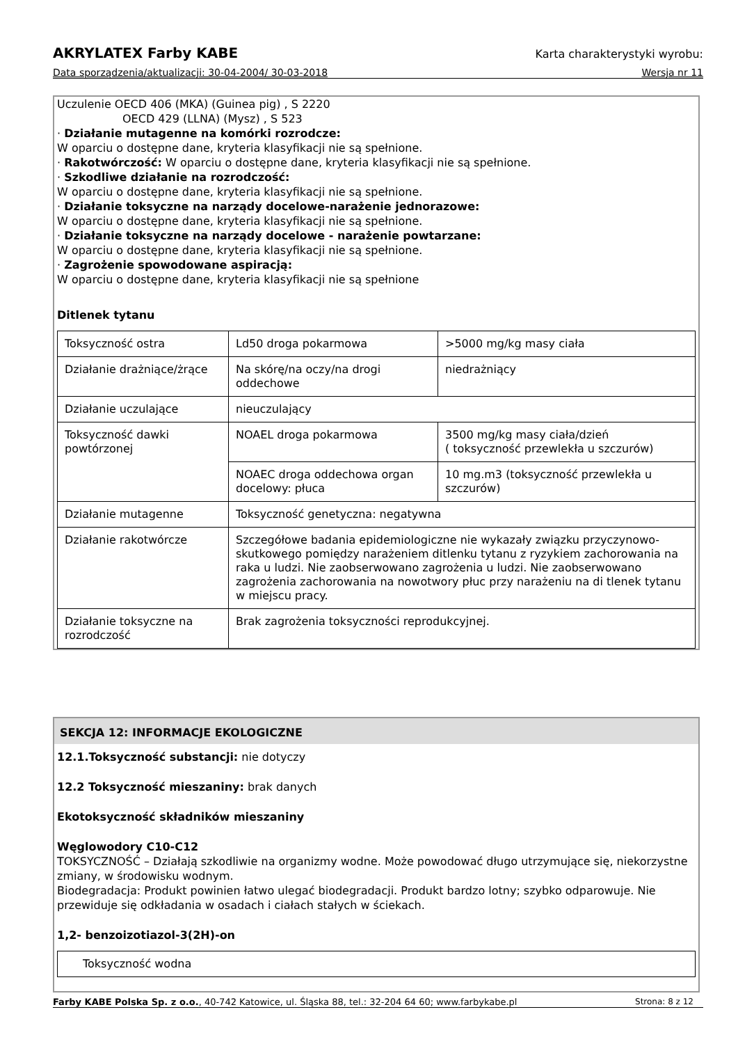AKRYLATEX Farby KABE Karta charakterystyki wyrobu:
Data sporządzenia/aktualizacji: 30-04-2004/ 30-03-2018 Wersja nr 11
Uczulenie OECD 406 (MKA) (Guinea pig) , S 2220
OECD 429 (LLNA) (Mysz) , S 523
· Działanie mutagenne na komórki rozrodcze:
W oparciu o dostępne dane, kryteria klasyfikacji nie są spełnione.
· Rakotwórczość: W oparciu o dostępne dane, kryteria klasyfikacji nie są spełnione.
· Szkodliwe działanie na rozrodczość:
W oparciu o dostępne dane, kryteria klasyfikacji nie są spełnione.
· Działanie toksyczne na narządy docelowe-narażenie jednorazowe:
W oparciu o dostępne dane, kryteria klasyfikacji nie są spełnione.
· Działanie toksyczne na narządy docelowe - narażenie powtarzane:
W oparciu o dostępne dane, kryteria klasyfikacji nie są spełnione.
· Zagrożenie spowodowane aspiracją:
W oparciu o dostępne dane, kryteria klasyfikacji nie są spełnione
Ditlenek tytanu
| Toksyczność ostra | Ld50 droga pokarmowa | >5000 mg/kg masy ciała |
| Działanie drażniące/żrące | Na skórę/na oczy/na drogi oddechowe | niedrażniący |
| Działanie uczulające | nieuczulający | |
| Toksyczność dawki powtórzonej | NOAEL droga pokarmowa | 3500 mg/kg masy ciała/dzień ( toksyczność przewlekła u szczurów) |
| | NOAEC droga oddechowa organ docelowy: płuca | 10 mg.m3 (toksyczność przewlekła u szczurów) |
| Działanie mutagenne | Toksyczność genetyczna: negatywna | |
| Działanie rakotwórcze | Szczegółowe badania epidemiologiczne nie wykazały związku przyczynowo-skutkowego pomiędzy narażeniem ditlenku tytanu z ryzykiem zachorowania na raka u ludzi. Nie zaobserwowano zagrożenia u ludzi. Nie zaobserwowano zagrożenia zachorowania na nowotwory płuc przy narażeniu na di tlenek tytanu w miejscu pracy. | |
| Działanie toksyczne na rozrodczość | Brak zagrożenia toksyczności reprodukcyjnej. | |
SEKCJA 12: INFORMACJE EKOLOGICZNE
12.1.Toksyczność substancji: nie dotyczy
12.2 Toksyczność mieszaniny: brak danych
Ekotoksyczność składników mieszaniny
Węglowodory C10-C12
TOKSYCZNOŚĆ – Działają szkodliwie na organizmy wodne. Może powodować długo utrzymujące się, niekorzystne zmiany, w środowisku wodnym.
Biodegradacja: Produkt powinien łatwo ulegać biodegradacji. Produkt bardzo lotny; szybko odparowuje. Nie przewiduje się odkładania w osadach i ciałach stałych w ściekach.
1,2- benzoizotiazol-3(2H)-on
| Toksyczność wodna |
Farby KABE Polska Sp. z o.o., 40-742 Katowice, ul. Śląska 88, tel.: 32-204 64 60; www.farbykabe.pl Strona: 8 z 12